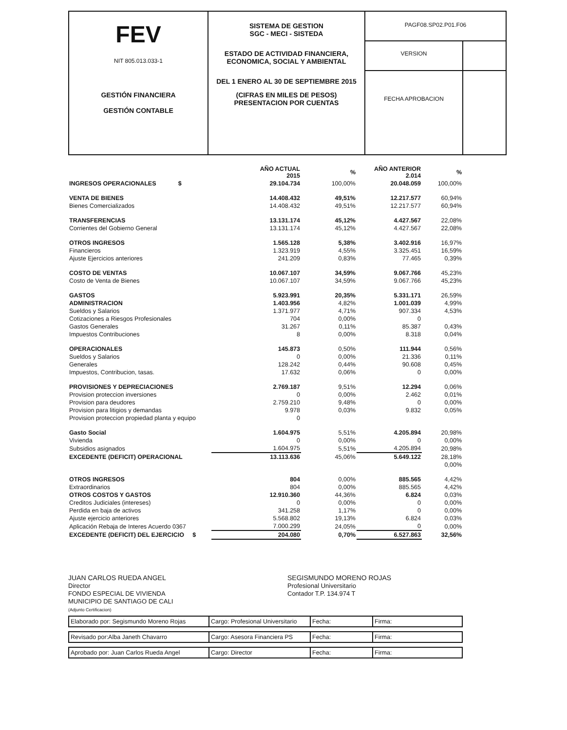| FEV NIT 805.013.033-1 GESTIÓN FINANCIERA GESTIÓN CONTABLE | SISTEMA DE GESTION SGC - MECI - SISTEDA ESTADO DE ACTIVIDAD FINANCIERA, ECONOMICA, SOCIAL Y AMBIENTAL DEL 1 ENERO AL 30 DE SEPTIEMBRE 2015 (CIFRAS EN MILES DE PESOS) PRESENTACION POR CUENTAS | / PAGF08.SP02.P01.F06 / / / VERSION / / / FECHA APROBACION / / |
| | AÑO ACTUAL 2015 | % | AÑO ANTERIOR 2.014 | % |
| INGRESOS OPERACIONALES $ | 29.104.734 | 100,00% | 20.048.059 | 100,00% |
| VENTA DE BIENES | 14.408.432 | 49,51% | 12.217.577 | 60,94% |
| Bienes Comercializados | 14.408.432 | 49,51% | 12.217.577 | 60,94% |
| TRANSFERENCIAS | 13.131.174 | 45,12% | 4.427.567 | 22,08% |
| Corrientes del Gobierno General | 13.131.174 | 45,12% | 4.427.567 | 22,08% |
| OTROS INGRESOS | 1.565.128 | 5,38% | 3.402.916 | 16,97% |
| Financieros | 1.323.919 | 4,55% | 3.325.451 | 16,59% |
| Ajuste Ejercicios anteriores | 241.209 | 0,83% | 77.465 | 0,39% |
| COSTO DE VENTAS | 10.067.107 | 34,59% | 9.067.766 | 45,23% |
| Costo de Venta de Bienes | 10.067.107 | 34,59% | 9.067.766 | 45,23% |
| GASTOS | 5.923.991 | 20,35% | 5.331.171 | 26,59% |
| ADMINISTRACION | 1.403.956 | 4,82% | 1.001.039 | 4,99% |
| Sueldos y Salarios | 1.371.977 | 4,71% | 907.334 | 4,53% |
| Cotizaciones a Riesgos Profesionales | 704 | 0,00% | 0 | |
| Gastos Generales | 31.267 | 0,11% | 85.387 | 0,43% |
| Impuestos Contribuciones | 8 | 0,00% | 8.318 | 0,04% |
| OPERACIONALES | 145.873 | 0,50% | 111.944 | 0,56% |
| Sueldos y Salarios | 0 | 0,00% | 21.336 | 0,11% |
| Generales | 128.242 | 0,44% | 90.608 | 0,45% |
| Impuestos, Contribucion, tasas. | 17.632 | 0,06% | 0 | 0,00% |
| PROVISIONES Y DEPRECIACIONES | 2.769.187 | 9,51% | 12.294 | 0,06% |
| Provision proteccion inversiones | 0 | 0,00% | 2.462 | 0,01% |
| Provision para deudores | 2.759.210 | 9,48% | 0 | 0,00% |
| Provision para litigios y demandas | 9.978 | 0,03% | 9.832 | 0,05% |
| Provision proteccion propiedad planta y equipo | 0 | | | |
| Gasto Social | 1.604.975 | 5,51% | 4.205.894 | 20,98% |
| Vivienda | 0 | 0,00% | 0 | 0,00% |
| Subsidios asignados | 1.604.975 | 5,51% | 4.205.894 | 20,98% |
| EXCEDENTE (DEFICIT) OPERACIONAL | 13.113.636 | 45,06% | 5.649.122 | 28,18% |
| | | | | 0,00% |
| OTROS INGRESOS | 804 | 0,00% | 885.565 | 4,42% |
| Extraordinarios | 804 | 0,00% | 885.565 | 4,42% |
| OTROS COSTOS Y GASTOS | 12.910.360 | 44,36% | 6.824 | 0,03% |
| Creditos Judiciales (intereses) | 0 | 0,00% | 0 | 0,00% |
| Perdida en baja de activos | 341.258 | 1,17% | 0 | 0,00% |
| Ajuste ejercicio anteriores | 5.568.802 | 19,13% | 6.824 | 0,03% |
| Aplicación Rebaja de Interes Acuerdo 0367 | 7.000.299 | 24,05% | 0 | 0,00% |
| EXCEDENTE (DEFICIT) DEL EJERCICIO $ | 204.080 | 0,70% | 6.527.863 | 32,56% |
JUAN CARLOS RUEDA ANGEL
Director
FONDO ESPECIAL DE VIVIENDA
MUNICIPIO DE SANTIAGO DE CALI
(Adjunto Certificacion)
SEGISMUNDO MORENO ROJAS
Profesional Universitario
Contador T.P. 134.974 T
| Elaborado por: Segismundo Moreno Rojas | Cargo: Profesional Universitario | Fecha: | Firma: |
| Revisado por:Alba Janeth Chavarro | Cargo: Asesora Financiera PS | Fecha: | Firma: |
| Aprobado por: Juan Carlos Rueda Angel | Cargo: Director | Fecha: | Firma: |